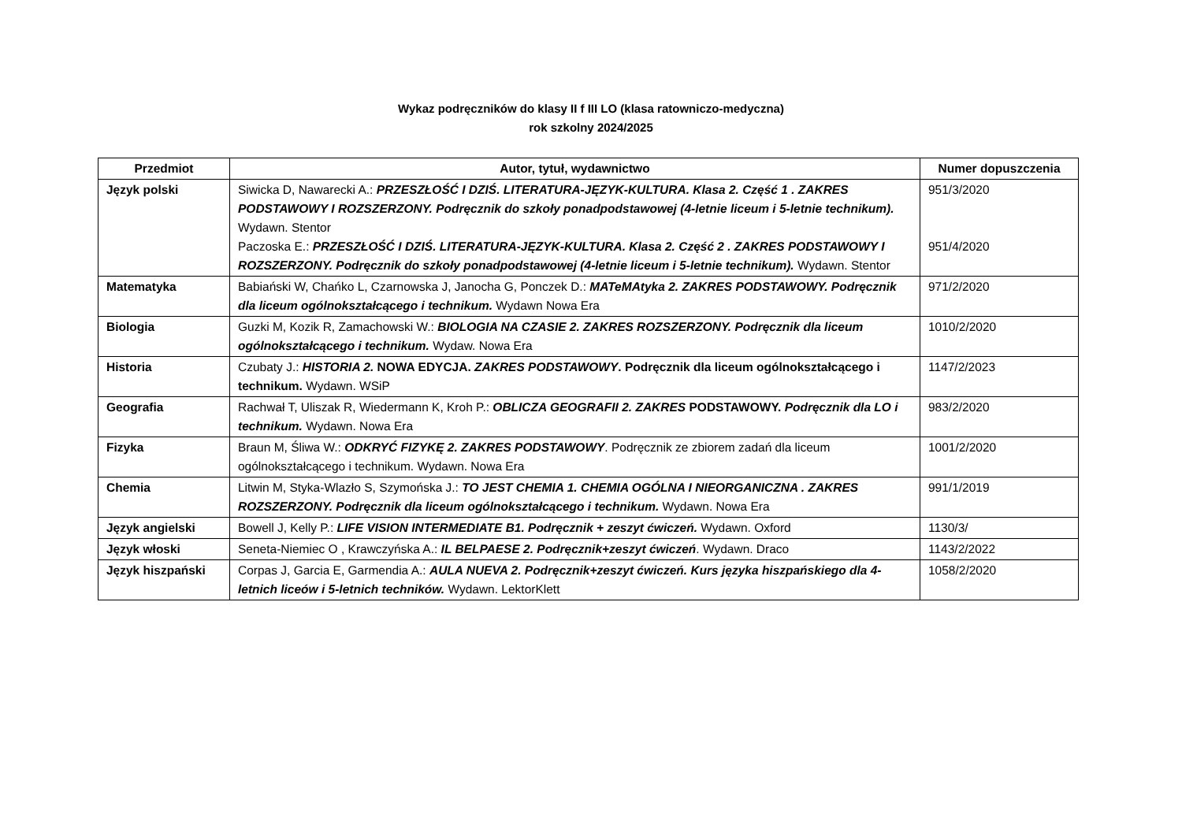Wykaz podręczników do klasy II f III LO (klasa ratowniczo-medyczna)
rok szkolny 2024/2025
| Przedmiot | Autor, tytuł, wydawnictwo | Numer dopuszczenia |
| --- | --- | --- |
| Język polski | Siwicka D, Nawarecki A.: PRZESZŁOŚĆ I DZIŚ. LITERATURA-JĘZYK-KULTURA. Klasa 2. Część 1 . ZAKRES PODSTAWOWY I ROZSZERZONY. Podręcznik do szkoły ponadpodstawowej (4-letnie liceum i 5-letnie technikum). Wydawn. Stentor Paczoska E.: PRZESZŁOŚĆ I DZIŚ. LITERATURA-JĘZYK-KULTURA. Klasa 2. Część 2 . ZAKRES PODSTAWOWY I ROZSZERZONY. Podręcznik do szkoły ponadpodstawowej (4-letnie liceum i 5-letnie technikum). Wydawn. Stentor | 951/3/2020 951/4/2020 |
| Matematyka | Babiański W, Chańko L, Czarnowska J, Janocha G, Ponczek D.: MATeMAtyka 2. ZAKRES PODSTAWOWY. Podręcznik dla liceum ogólnokształcącego i technikum. Wydawn Nowa Era | 971/2/2020 |
| Biologia | Guzki M, Kozik R, Zamachowski W.: BIOLOGIA NA CZASIE 2. ZAKRES ROZSZERZONY. Podręcznik dla liceum ogólnokształcącego i technikum. Wydaw. Nowa Era | 1010/2/2020 |
| Historia | Czubaty J.: HISTORIA 2. NOWA EDYCJA. ZAKRES PODSTAWOWY . Podręcznik dla liceum ogólnokształcącego i technikum. Wydawn. WSiP | 1147/2/2023 |
| Geografia | Rachwał T, Uliszak R, Wiedermann K, Kroh P.: OBLICZA GEOGRAFII 2. ZAKRES PODSTAWOWY. Podręcznik dla LO i technikum. Wydawn. Nowa Era | 983/2/2020 |
| Fizyka | Braun M, Śliwa W.: ODKRYĆ FIZYKĘ 2. ZAKRES PODSTAWOWY . Podręcznik ze zbiorem zadań dla liceum ogólnokształcącego i technikum. Wydawn. Nowa Era | 1001/2/2020 |
| Chemia | Litwin M, Styka-Wlazło S, Szymońska J.: TO JEST CHEMIA 1. CHEMIA OGÓLNA I NIEORGANICZNA . ZAKRES ROZSZERZONY. Podręcznik dla liceum ogólnokształcącego i technikum. Wydawn. Nowa Era | 991/1/2019 |
| Język angielski | Bowell J, Kelly P.: LIFE VISION INTERMEDIATE B1. Podręcznik + zeszyt ćwiczeń. Wydawn. Oxford | 1130/3/ |
| Język włoski | Seneta-Niemiec O , Krawczyńska A.: IL BELPAESE 2. Podręcznik+zeszyt ćwiczeń . Wydawn. Draco | 1143/2/2022 |
| Język hiszpański | Corpas J, Garcia E, Garmendia A.: AULA NUEVA 2. Podręcznik+zeszyt ćwiczeń. Kurs języka hiszpańskiego dla 4-letnich liceów i 5-letnich techników. Wydawn. LektorKlett | 1058/2/2020 |